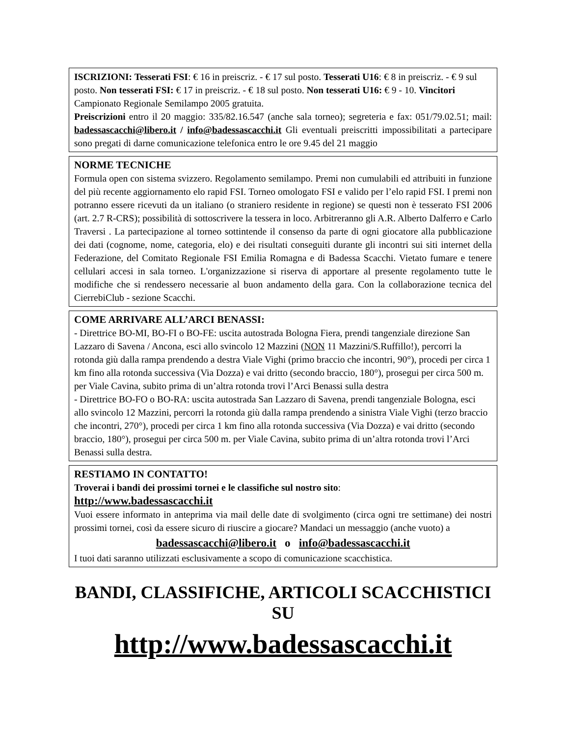ISCRIZIONI: Tesserati FSI: € 16 in preiscriz. - € 17 sul posto. Tesserati U16: € 8 in preiscriz. - € 9 sul posto. Non tesserati FSI: € 17 in preiscriz. - € 18 sul posto. Non tesserati U16: € 9 - 10. Vincitori Campionato Regionale Semilampo 2005 gratuita.
Preiscrizioni entro il 20 maggio: 335/82.16.547 (anche sala torneo); segreteria e fax: 051/79.02.51; mail: badessascacchi@libero.it / info@badessascacchi.it Gli eventuali preiscritti impossibilitati a partecipare sono pregati di darne comunicazione telefonica entro le ore 9.45 del 21 maggio
NORME TECNICHE
Formula open con sistema svizzero. Regolamento semilampo. Premi non cumulabili ed attribuiti in funzione del più recente aggiornamento elo rapid FSI. Torneo omologato FSI e valido per l’elo rapid FSI. I premi non potranno essere ricevuti da un italiano (o straniero residente in regione) se questi non è tesserato FSI 2006 (art. 2.7 R-CRS); possibilità di sottoscrivere la tessera in loco. Arbitreranno gli A.R. Alberto Dalferro e Carlo Traversi . La partecipazione al torneo sottintende il consenso da parte di ogni giocatore alla pubblicazione dei dati (cognome, nome, categoria, elo) e dei risultati conseguiti durante gli incontri sui siti internet della Federazione, del Comitato Regionale FSI Emilia Romagna e di Badessa Scacchi. Vietato fumare e tenere cellulari accesi in sala torneo. L'organizzazione si riserva di apportare al presente regolamento tutte le modifiche che si rendessero necessarie al buon andamento della gara. Con la collaborazione tecnica del CierrebiClub - sezione Scacchi.
COME ARRIVARE ALL’ARCI BENASSI:
- Direttrice BO-MI, BO-FI o BO-FE: uscita autostrada Bologna Fiera, prendi tangenziale direzione San Lazzaro di Savena / Ancona, esci allo svincolo 12 Mazzini (NON 11 Mazzini/S.Ruffillo!), percorri la rotonda giù dalla rampa prendendo a destra Viale Vighi (primo braccio che incontri, 90°), procedi per circa 1 km fino alla rotonda successiva (Via Dozza) e vai dritto (secondo braccio, 180°), prosegui per circa 500 m. per Viale Cavina, subito prima di un’altra rotonda trovi l’Arci Benassi sulla destra
- Direttrice BO-FO o BO-RA: uscita autostrada San Lazzaro di Savena, prendi tangenziale Bologna, esci allo svincolo 12 Mazzini, percorri la rotonda giù dalla rampa prendendo a sinistra Viale Vighi (terzo braccio che incontri, 270°), procedi per circa 1 km fino alla rotonda successiva (Via Dozza) e vai dritto (secondo braccio, 180°), prosegui per circa 500 m. per Viale Cavina, subito prima di un’altra rotonda trovi l’Arci Benassi sulla destra.
RESTIAMO IN CONTATTO!
Troverai i bandi dei prossimi tornei e le classifiche sul nostro sito:
http://www.badessascacchi.it
Vuoi essere informato in anteprima via mail delle date di svolgimento (circa ogni tre settimane) dei nostri prossimi tornei, così da essere sicuro di riuscire a giocare? Mandaci un messaggio (anche vuoto) a
badessascacchi@libero.it o info@badessascacchi.it
I tuoi dati saranno utilizzati esclusivamente a scopo di comunicazione scacchistica.
BANDI, CLASSIFICHE, ARTICOLI SCACCHISTICI SU
http://www.badessascacchi.it